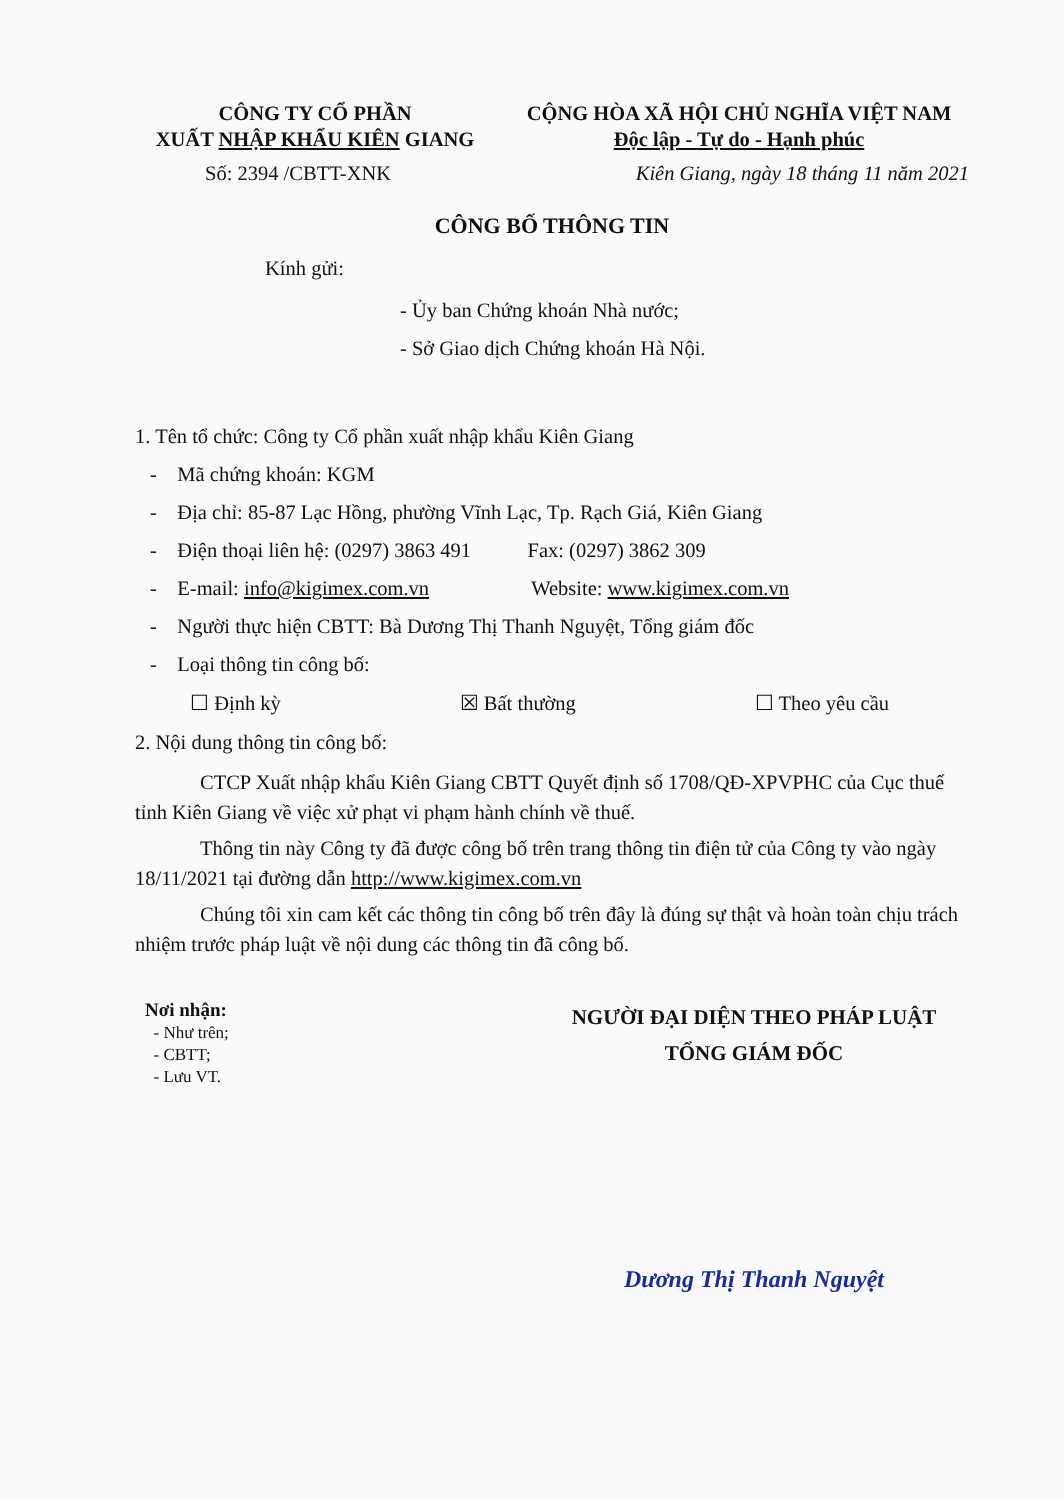CÔNG TY CỔ PHẦN
XUẤT NHẬP KHẨU KIÊN GIANG
CỘNG HÒA XÃ HỘI CHỦ NGHĨA VIỆT NAM
Độc lập - Tự do - Hạnh phúc
Số: 2394 /CBTT-XNK Kiên Giang, ngày 18 tháng 11 năm 2021
CÔNG BỐ THÔNG TIN
Kính gửi:
- Ủy ban Chứng khoán Nhà nước;
- Sở Giao dịch Chứng khoán Hà Nội.
1. Tên tổ chức: Công ty Cổ phần xuất nhập khẩu Kiên Giang
- Mã chứng khoán: KGM
- Địa chỉ: 85-87 Lạc Hồng, phường Vĩnh Lạc, Tp. Rạch Giá, Kiên Giang
- Điện thoại liên hệ: (0297) 3863 491 Fax: (0297) 3862 309
- E-mail: info@kigimex.com.vn Website: www.kigimex.com.vn
- Người thực hiện CBTT: Bà Dương Thị Thanh Nguyệt, Tổng giám đốc
- Loại thông tin công bố:
☐ Định kỳ ☒ Bất thường ☐ Theo yêu cầu
2. Nội dung thông tin công bố:
CTCP Xuất nhập khẩu Kiên Giang CBTT Quyết định số 1708/QĐ-XPVPHC của Cục thuế tỉnh Kiên Giang về việc xử phạt vi phạm hành chính về thuế.
Thông tin này Công ty đã được công bố trên trang thông tin điện tử của Công ty vào ngày 18/11/2021 tại đường dẫn http://www.kigimex.com.vn
Chúng tôi xin cam kết các thông tin công bố trên đây là đúng sự thật và hoàn toàn chịu trách nhiệm trước pháp luật về nội dung các thông tin đã công bố.
Nơi nhận:
- Như trên;
- CBTT;
- Lưu VT.
NGƯỜI ĐẠI DIỆN THEO PHÁP LUẬT
TỔNG GIÁM ĐỐC
Dương Thị Thanh Nguyệt